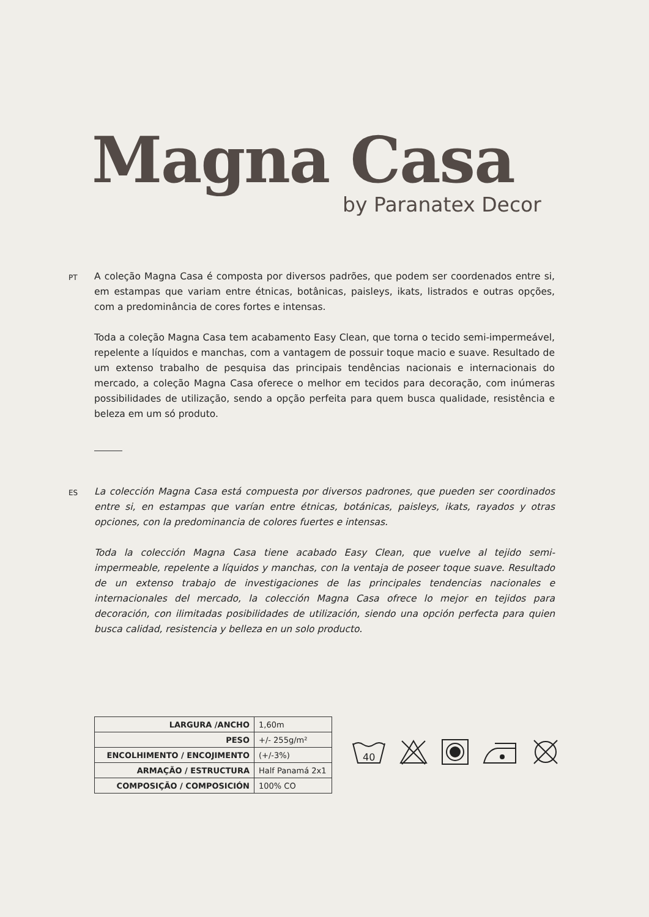Magna Casa
by Paranatex Decor
PT
A coleção Magna Casa é composta por diversos padrões, que podem ser coordenados entre si, em estampas que variam entre étnicas, botânicas, paisleys, ikats, listrados e outras opções, com a predominância de cores fortes e intensas.
Toda a coleção Magna Casa tem acabamento Easy Clean, que torna o tecido semi-impermeável, repelente a líquidos e manchas, com a vantagem de possuir toque macio e suave. Resultado de um extenso trabalho de pesquisa das principais tendências nacionais e internacionais do mercado, a coleção Magna Casa oferece o melhor em tecidos para decoração, com inúmeras possibilidades de utilização, sendo a opção perfeita para quem busca qualidade, resistência e beleza em um só produto.
ES
La colección Magna Casa está compuesta por diversos padrones, que pueden ser coordinados entre si, en estampas que varían entre étnicas, botánicas, paisleys, ikats, rayados y otras opciones, con la predominancia de colores fuertes e intensas.
Toda la colección Magna Casa tiene acabado Easy Clean, que vuelve al tejido semi-impermeable, repelente a líquidos y manchas, con la ventaja de poseer toque suave. Resultado de un extenso trabajo de investigaciones de las principales tendencias nacionales e internacionales del mercado, la colección Magna Casa ofrece lo mejor en tejidos para decoración, con ilimitadas posibilidades de utilización, siendo una opción perfecta para quien busca calidad, resistencia y belleza en un solo producto.
| LARGURA /ANCHO | 1,60m |
| PESO | +/- 255g/m² |
| ENCOLHIMENTO / ENCOJIMENTO | (+/-3%) |
| ARMAÇÃO / ESTRUCTURA | Half Panamá 2x1 |
| COMPOSIÇÃO / COMPOSICIÓN | 100% CO |
40